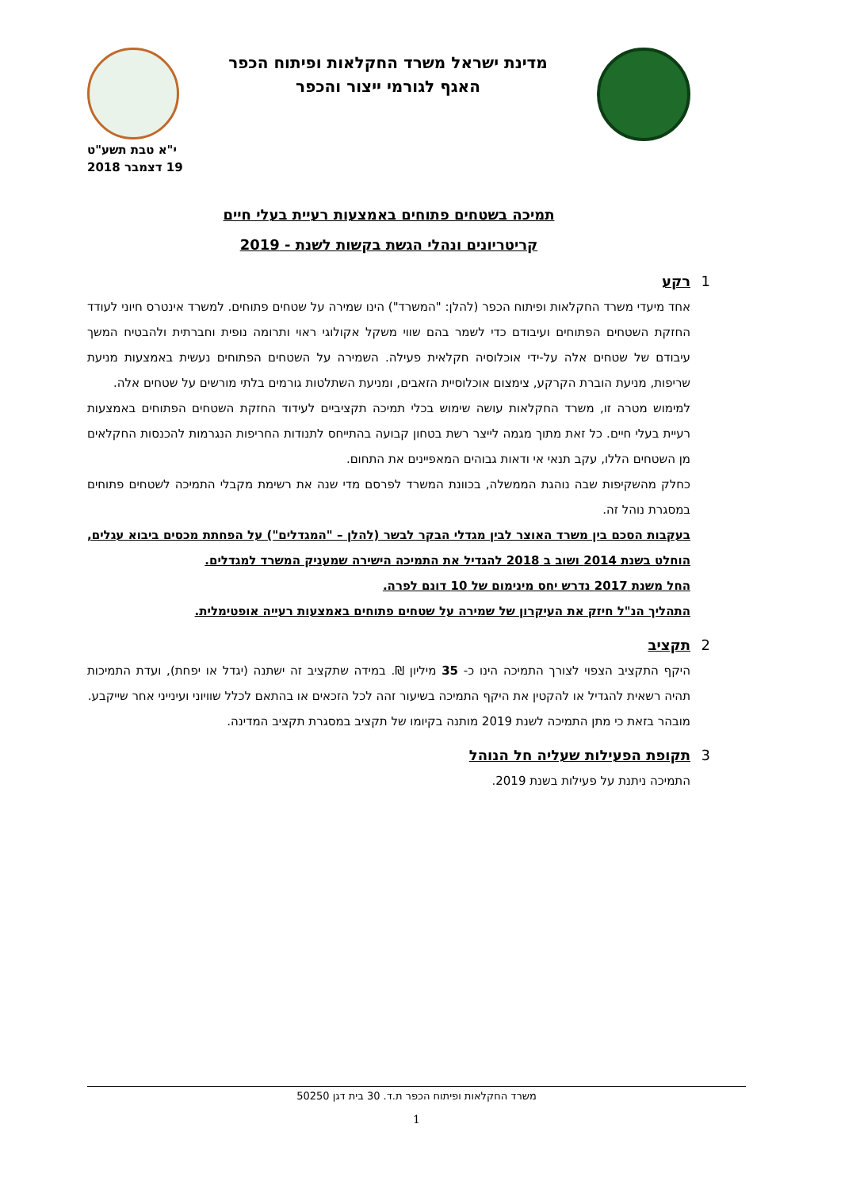מדינת ישראל משרד החקלאות ופיתוח הכפר
האגף לגורמי ייצור והכפר
י"א טבת תשע"ט
19 דצמבר 2018
תמיכה בשטחים פתוחים באמצעות רעיית בעלי חיים
קריטריונים ונהלי הגשת בקשות לשנת - 2019
1 רקע
אחד מיעדי משרד החקלאות ופיתוח הכפר (להלן: "המשרד") הינו שמירה על שטחים פתוחים. למשרד אינטרס חיוני לעודד החזקת השטחים הפתוחים ועיבודם כדי לשמר בהם שווי משקל אקולוגי ראוי ותרומה נופית וחברתית ולהבטיח המשך עיבודם של שטחים אלה על-ידי אוכלוסיה חקלאית פעילה. השמירה על השטחים הפתוחים נעשית באמצעות מניעת שריפות, מניעת הוברת הקרקע, צימצום אוכלוסיית הזאבים, ומניעת השתלטות גורמים בלתי מורשים על שטחים אלה.
למימוש מטרה זו, משרד החקלאות עושה שימוש בכלי תמיכה תקציביים לעידוד החזקת השטחים הפתוחים באמצעות רעיית בעלי חיים. כל זאת מתוך מגמה לייצר רשת בטחון קבועה בהתייחס לתנודות החריפות הנגרמות להכנסות החקלאים מן השטחים הללו, עקב תנאי אי ודאות גבוהים המאפיינים את התחום.
כחלק מהשקיפות שבה נוהגת הממשלה, בכוונת המשרד לפרסם מדי שנה את רשימת מקבלי התמיכה לשטחים פתוחים במסגרת נוהל זה.
בעקבות הסכם בין משרד האוצר לבין מגדלי הבקר לבשר (להלן – "המגדלים") על הפחתת מכסים ביבוא עגלים, הוחלט בשנת 2014 ושוב ב 2018 להגדיל את התמיכה הישירה שמעניק המשרד למגדלים.
החל משנת 2017 נדרש יחס מינימום של 10 דונם לפרה.
התהליך הנ"ל חיזק את העיקרון של שמירה על שטחים פתוחים באמצעות רעייה אופטימלית.
2 תקציב
היקף התקציב הצפוי לצורך התמיכה הינו כ- 35 מיליון ₪. במידה שתקציב זה ישתנה (יגדל או יפחת), ועדת התמיכות תהיה רשאית להגדיל או להקטין את היקף התמיכה בשיעור זהה לכל הזכאים או בהתאם לכלל שוויוני ועינייני אחר שייקבע.
מובהר בזאת כי מתן התמיכה לשנת 2019 מותנה בקיומו של תקציב במסגרת תקציב המדינה.
3 תקופת הפעילות שעליה חל הנוהל
התמיכה ניתנת על פעילות בשנת 2019.
משרד החקלאות ופיתוח הכפר ת.ד. 30 בית דגן 50250
1